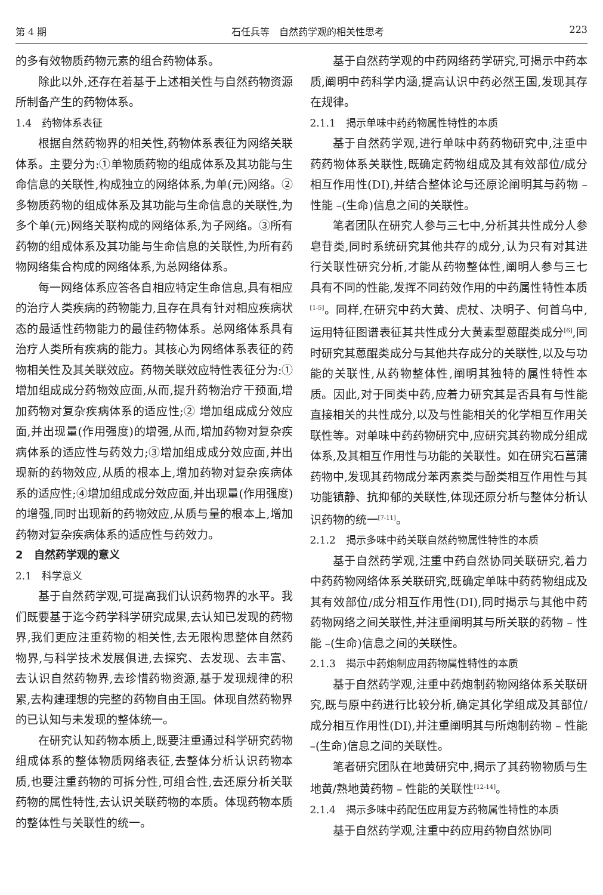第 4 期 石任兵等　自然药学观的相关性思考 223
的多有效物质药物元素的组合药物体系。
除此以外,还存在着基于上述相关性与自然药物资源所制备产生的药物体系。
1.4　药物体系表征
根据自然药物界的相关性,药物体系表征为网络关联体系。主要分为:①单物质药物的组成体系及其功能与生命信息的关联性,构成独立的网络体系,为单(元)网络。②多物质药物的组成体系及其功能与生命信息的关联性,为多个单(元)网络关联构成的网络体系,为子网络。③所有药物的组成体系及其功能与生命信息的关联性,为所有药物网络集合构成的网络体系,为总网络体系。
每一网络体系应答各自相应特定生命信息,具有相应的治疗人类疾病的药物能力,且存在具有针对相应疾病状态的最适性药物能力的最佳药物体系。总网络体系具有治疗人类所有疾病的能力。其核心为网络体系表征的药物相关性及其关联效应。药物关联效应特性表征分为:① 增加组成成分药物效应面,从而,提升药物治疗干预面,增加药物对复杂疾病体系的适应性;② 增加组成成分效应面,并出现量(作用强度)的增强,从而,增加药物对复杂疾病体系的适应性与药效力;③增加组成成分效应面,并出现新的药物效应,从质的根本上,增加药物对复杂疾病体系的适应性;④增加组成成分效应面,并出现量(作用强度)的增强,同时出现新的药物效应,从质与量的根本上,增加药物对复杂疾病体系的适应性与药效力。
2　自然药学观的意义
2.1　科学意义
基于自然药学观,可提高我们认识药物界的水平。我们既要基于迄今药学科学研究成果,去认知已发现的药物界,我们更应注重药物的相关性,去无限构思整体自然药物界,与科学技术发展俱进,去探究、去发现、去丰富、去认识自然药物界,去珍惜药物资源,基于发现规律的积累,去构建理想的完整的药物自由王国。体现自然药物界的已认知与未发现的整体统一。
在研究认知药物本质上,既要注重通过科学研究药物组成体系的整体物质网络表征,去整体分析认识药物本质,也要注重药物的可拆分性,可组合性,去还原分析关联药物的属性特性,去认识关联药物的本质。体现药物本质的整体性与关联性的统一。
基于自然药学观的中药网络药学研究,可揭示中药本质,阐明中药科学内涵,提高认识中药必然王国,发现其存在规律。
2.1.1　揭示单味中药药物属性特性的本质
基于自然药学观,进行单味中药药物研究中,注重中药药物体系关联性,既确定药物组成及其有效部位/成分相互作用性(DI),并结合整体论与还原论阐明其与药物 – 性能 –(生命)信息之间的关联性。
笔者团队在研究人参与三七中,分析其共性成分人参皂苷类,同时系统研究其他共存的成分,认为只有对其进行关联性研究分析,才能从药物整体性,阐明人参与三七具有不同的性能,发挥不同药效作用的中药属性特性本质<sup>[1-5]</sup>。同样,在研究中药大黄、虎杖、决明子、何首乌中,运用特征图谱表征其共性成分大黄素型蒽醌类成分<sup>[6]</sup>,同时研究其蒽醌类成分与其他共存成分的关联性,以及与功能的关联性,从药物整体性,阐明其独特的属性特性本质。因此,对于同类中药,应着力研究其是否具有与性能直接相关的共性成分,以及与性能相关的化学相互作用关联性等。对单味中药药物研究中,应研究其药物成分组成体系,及其相互作用性与功能的关联性。如在研究石菖蒲药物中,发现其药物成分苯丙素类与酚类相互作用性与其功能镇静、抗抑郁的关联性,体现还原分析与整体分析认识药物的统一<sup>[7-11]</sup>。
2.1.2　揭示多味中药关联自然药物属性特性的本质
基于自然药学观,注重中药自然协同关联研究,着力中药药物网络体系关联研究,既确定单味中药药物组成及其有效部位/成分相互作用性(DI),同时揭示与其他中药药物网络之间关联性,并注重阐明其与所关联的药物 – 性能 –(生命)信息之间的关联性。
2.1.3　揭示中药炮制应用药物属性特性的本质
基于自然药学观,注重中药炮制药物网络体系关联研究,既与原中药进行比较分析,确定其化学组成及其部位/成分相互作用性(DI),并注重阐明其与所炮制药物 – 性能 –(生命)信息之间的关联性。
笔者研究团队在地黄研究中,揭示了其药物物质与生地黄/熟地黄药物 – 性能的关联性<sup>[12-14]</sup>。
2.1.4　揭示多味中药配伍应用复方药物属性特性的本质
基于自然药学观,注重中药应用药物自然协同